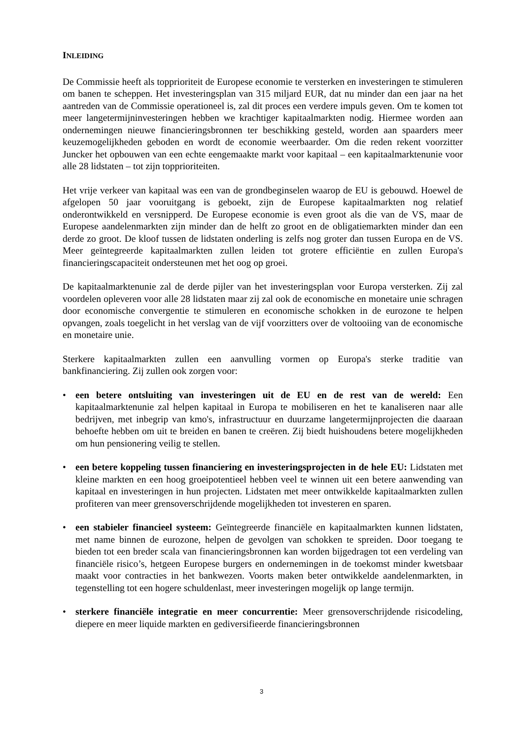INLEIDING
De Commissie heeft als topprioriteit de Europese economie te versterken en investeringen te stimuleren om banen te scheppen. Het investeringsplan van 315 miljard EUR, dat nu minder dan een jaar na het aantreden van de Commissie operationeel is, zal dit proces een verdere impuls geven. Om te komen tot meer langetermijninvesteringen hebben we krachtiger kapitaalmarkten nodig. Hiermee worden aan ondernemingen nieuwe financieringsbronnen ter beschikking gesteld, worden aan spaarders meer keuzemogelijkheden geboden en wordt de economie weerbaarder. Om die reden rekent voorzitter Juncker het opbouwen van een echte eengemaakte markt voor kapitaal – een kapitaalmarktenunie voor alle 28 lidstaten – tot zijn topprioriteiten.
Het vrije verkeer van kapitaal was een van de grondbeginselen waarop de EU is gebouwd. Hoewel de afgelopen 50 jaar vooruitgang is geboekt, zijn de Europese kapitaalmarkten nog relatief onderontwikkeld en versnipperd. De Europese economie is even groot als die van de VS, maar de Europese aandelenmarkten zijn minder dan de helft zo groot en de obligatiemarkten minder dan een derde zo groot. De kloof tussen de lidstaten onderling is zelfs nog groter dan tussen Europa en de VS. Meer geïntegreerde kapitaalmarkten zullen leiden tot grotere efficiëntie en zullen Europa's financieringscapaciteit ondersteunen met het oog op groei.
De kapitaalmarktenunie zal de derde pijler van het investeringsplan voor Europa versterken. Zij zal voordelen opleveren voor alle 28 lidstaten maar zij zal ook de economische en monetaire unie schragen door economische convergentie te stimuleren en economische schokken in de eurozone te helpen opvangen, zoals toegelicht in het verslag van de vijf voorzitters over de voltooiing van de economische en monetaire unie.
Sterkere kapitaalmarkten zullen een aanvulling vormen op Europa's sterke traditie van bankfinanciering. Zij zullen ook zorgen voor:
• een betere ontsluiting van investeringen uit de EU en de rest van de wereld: Een kapitaalmarktenunie zal helpen kapitaal in Europa te mobiliseren en het te kanaliseren naar alle bedrijven, met inbegrip van kmo's, infrastructuur en duurzame langetermijnprojecten die daaraan behoefte hebben om uit te breiden en banen te creëren. Zij biedt huishoudens betere mogelijkheden om hun pensionering veilig te stellen.
• een betere koppeling tussen financiering en investeringsprojecten in de hele EU: Lidstaten met kleine markten en een hoog groeipotentieel hebben veel te winnen uit een betere aanwending van kapitaal en investeringen in hun projecten. Lidstaten met meer ontwikkelde kapitaalmarkten zullen profiteren van meer grensoverschrijdende mogelijkheden tot investeren en sparen.
• een stabieler financieel systeem: Geïntegreerde financiële en kapitaalmarkten kunnen lidstaten, met name binnen de eurozone, helpen de gevolgen van schokken te spreiden. Door toegang te bieden tot een breder scala van financieringsbronnen kan worden bijgedragen tot een verdeling van financiële risico’s, hetgeen Europese burgers en ondernemingen in de toekomst minder kwetsbaar maakt voor contracties in het bankwezen. Voorts maken beter ontwikkelde aandelenmarkten, in tegenstelling tot een hogere schuldenlast, meer investeringen mogelijk op lange termijn.
• sterkere financiële integratie en meer concurrentie: Meer grensoverschrijdende risicodeling, diepere en meer liquide markten en gediversifieerde financieringsbronnen
3